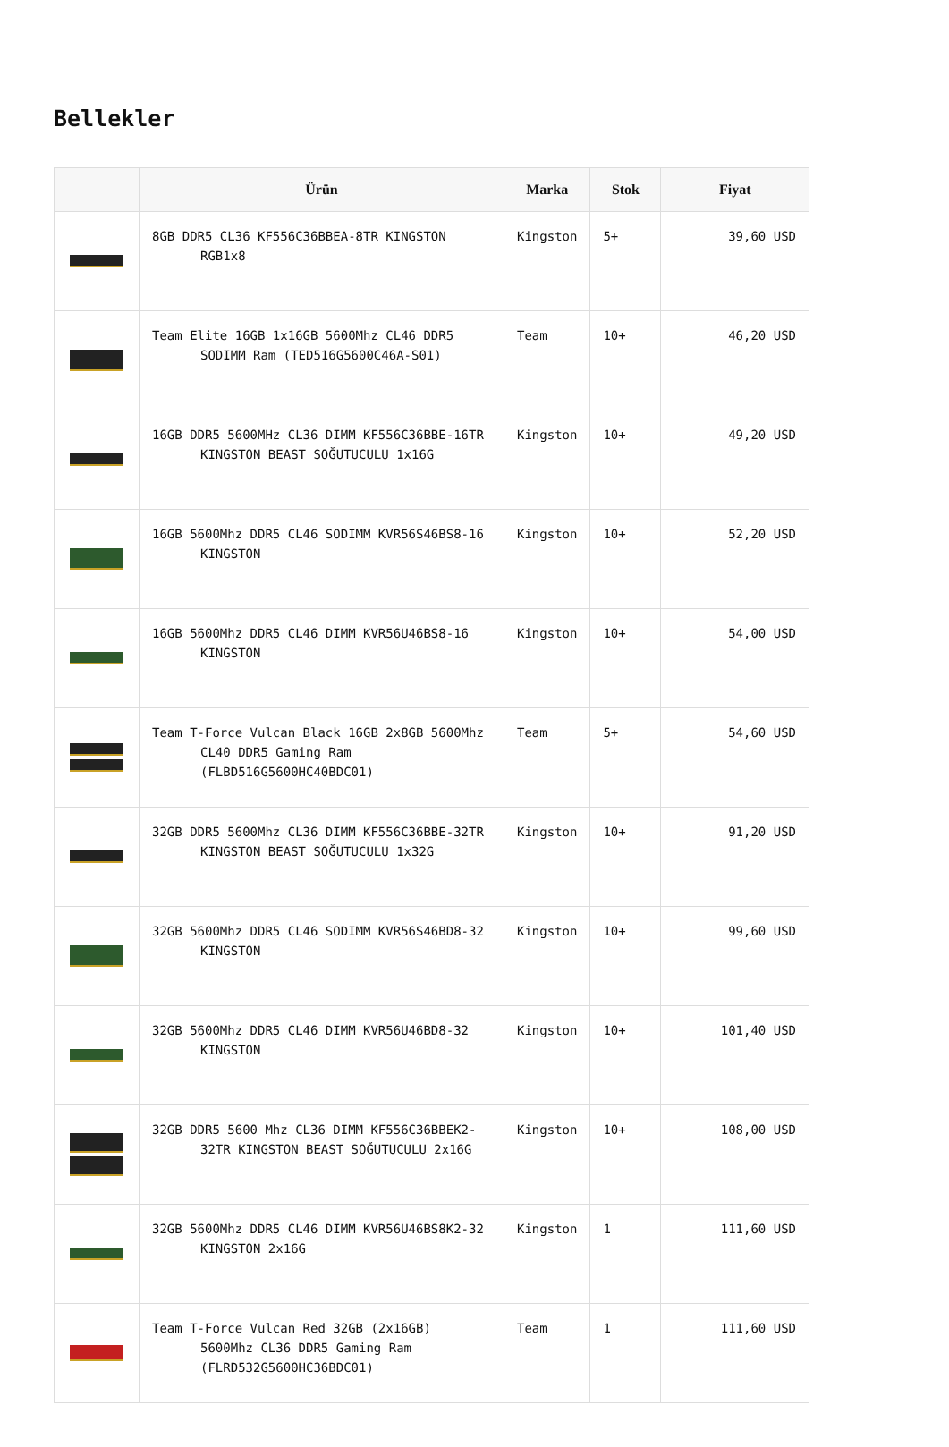Bellekler
| | Ürün | Marka | Stok | Fiyat |
| --- | --- | --- | --- | --- |
| | 8GB DDR5 CL36 KF556C36BBEA-8TR KINGSTON RGB1x8 | Kingston | 5+ | 39,60 USD |
| | Team Elite 16GB 1x16GB 5600Mhz CL46 DDR5 SODIMM Ram (TED516G5600C46A-S01) | Team | 10+ | 46,20 USD |
| | 16GB DDR5 5600MHz CL36 DIMM KF556C36BBE-16TR KINGSTON BEAST SOĞUTUCULU 1x16G | Kingston | 10+ | 49,20 USD |
| | 16GB 5600Mhz DDR5 CL46 SODIMM KVR56S46BS8-16 KINGSTON | Kingston | 10+ | 52,20 USD |
| | 16GB 5600Mhz DDR5 CL46 DIMM KVR56U46BS8-16 KINGSTON | Kingston | 10+ | 54,00 USD |
| | Team T-Force Vulcan Black 16GB 2x8GB 5600Mhz CL40 DDR5 Gaming Ram (FLBD516G5600HC40BDC01) | Team | 5+ | 54,60 USD |
| | 32GB DDR5 5600Mhz CL36 DIMM KF556C36BBE-32TR KINGSTON BEAST SOĞUTUCULU 1x32G | Kingston | 10+ | 91,20 USD |
| | 32GB 5600Mhz DDR5 CL46 SODIMM KVR56S46BD8-32 KINGSTON | Kingston | 10+ | 99,60 USD |
| | 32GB 5600Mhz DDR5 CL46 DIMM KVR56U46BD8-32 KINGSTON | Kingston | 10+ | 101,40 USD |
| | 32GB DDR5 5600 Mhz CL36 DIMM KF556C36BBEK2-32TR KINGSTON BEAST SOĞUTUCULU 2x16G | Kingston | 10+ | 108,00 USD |
| | 32GB 5600Mhz DDR5 CL46 DIMM KVR56U46BS8K2-32 KINGSTON 2x16G | Kingston | 1 | 111,60 USD |
| | Team T-Force Vulcan Red 32GB (2x16GB) 5600Mhz CL36 DDR5 Gaming Ram (FLRD532G5600HC36BDC01) | Team | 1 | 111,60 USD |